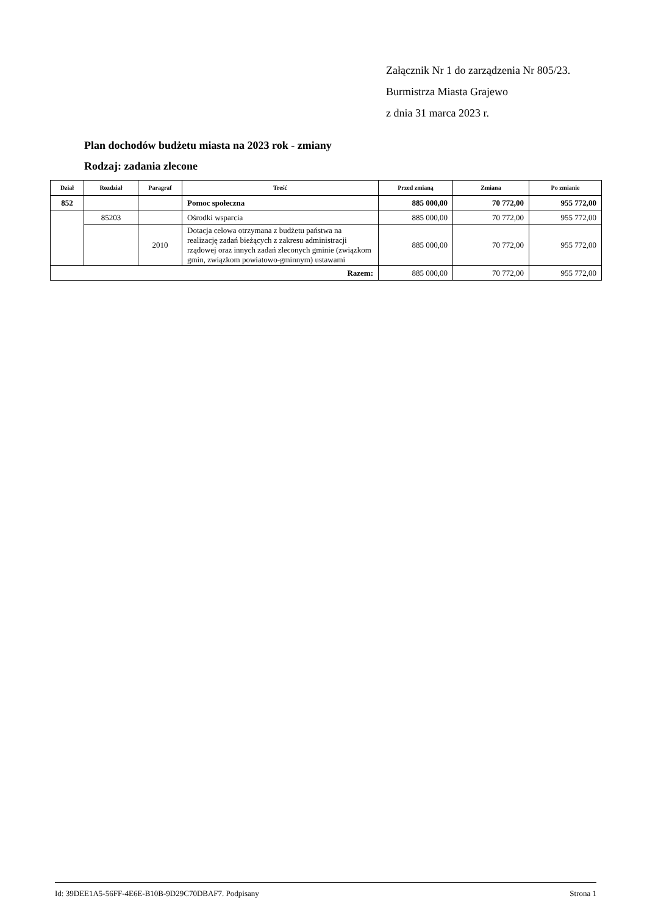Załącznik Nr 1 do zarządzenia Nr 805/23.
Burmistrza Miasta Grajewo
z dnia 31 marca 2023 r.
Plan dochodów budżetu miasta na 2023 rok - zmiany
Rodzaj: zadania zlecone
| Dział | Rozdział | Paragraf | Treść | Przed zmianą | Zmiana | Po zmianie |
| --- | --- | --- | --- | --- | --- | --- |
| 852 | | | Pomoc społeczna | 885 000,00 | 70 772,00 | 955 772,00 |
| | 85203 | | Ośrodki wsparcia | 885 000,00 | 70 772,00 | 955 772,00 |
| | | 2010 | Dotacja celowa otrzymana z budżetu państwa na realizację zadań bieżących z zakresu administracji rządowej oraz innych zadań zleconych gminie (związkom gmin, związkom powiatowo-gminnym) ustawami | 885 000,00 | 70 772,00 | 955 772,00 |
| Razem: | | | | 885 000,00 | 70 772,00 | 955 772,00 |
Id: 39DEE1A5-56FF-4E6E-B10B-9D29C70DBAF7. Podpisany Strona 1